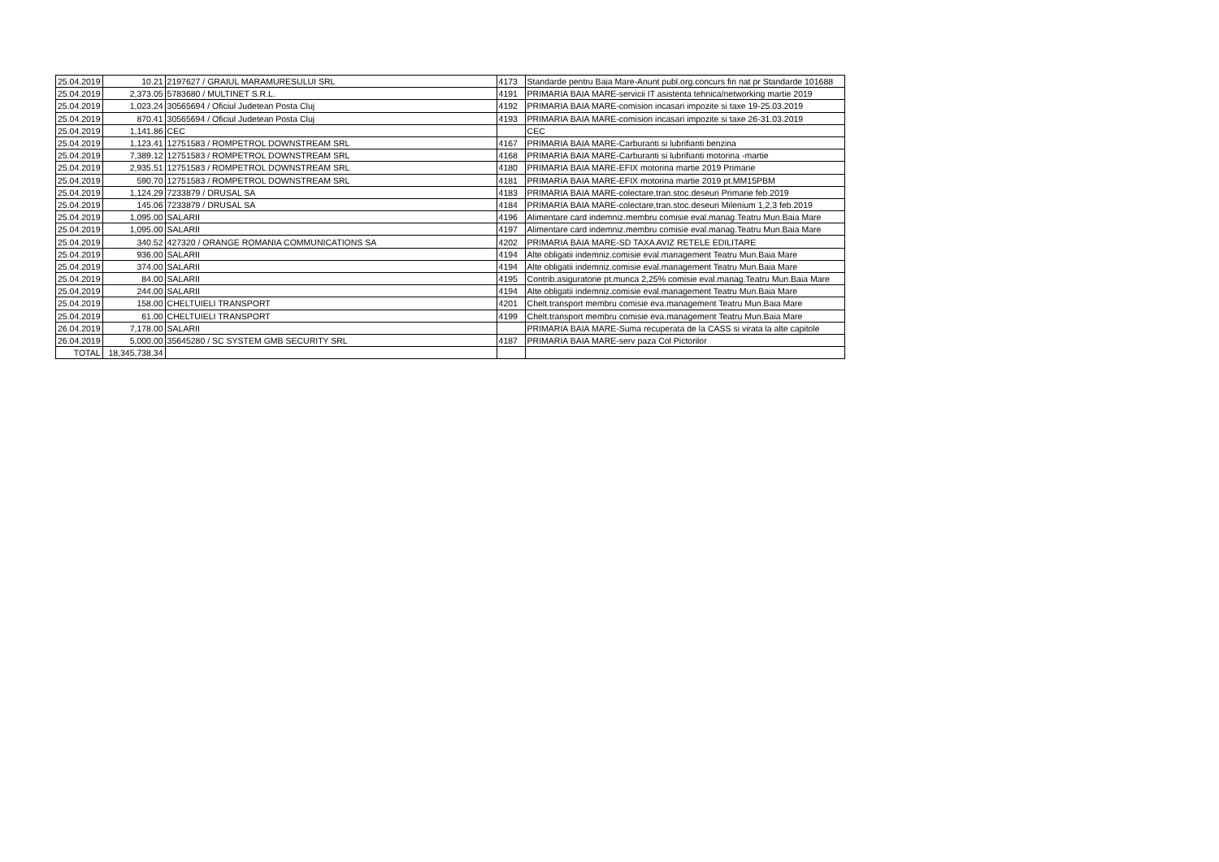| 25.04.2019 | 10.21 | 2197627 / GRAIUL MARAMURESULUI SRL | 4173 | Standarde pentru Baia Mare-Anunt publ.org.concurs fin nat pr Standarde 101688 |
| 25.04.2019 | 2,373.05 | 5783680 / MULTINET S.R.L. | 4191 | PRIMARIA BAIA MARE-servicii IT asistenta tehnica/networking martie 2019 |
| 25.04.2019 | 1,023.24 | 30565694 / Oficiul Judetean Posta Cluj | 4192 | PRIMARIA BAIA MARE-comision incasari impozite si taxe 19-25.03.2019 |
| 25.04.2019 | 870.41 | 30565694 / Oficiul Judetean Posta Cluj | 4193 | PRIMARIA BAIA MARE-comision incasari impozite si taxe 26-31.03.2019 |
| 25.04.2019 | 1,141.86 | CEC | | CEC |
| 25.04.2019 | 1,123.41 | 12751583 / ROMPETROL DOWNSTREAM SRL | 4167 | PRIMARIA BAIA MARE-Carburanti si lubrifianti benzina |
| 25.04.2019 | 7,389.12 | 12751583 / ROMPETROL DOWNSTREAM SRL | 4168 | PRIMARIA BAIA MARE-Carburanti si lubrifianti motorina -martie |
| 25.04.2019 | 2,935.51 | 12751583 / ROMPETROL DOWNSTREAM SRL | 4180 | PRIMARIA BAIA MARE-EFIX motorina martie 2019 Primarie |
| 25.04.2019 | 590.70 | 12751583 / ROMPETROL DOWNSTREAM SRL | 4181 | PRIMARIA BAIA MARE-EFIX motorina martie 2019 pt.MM15PBM |
| 25.04.2019 | 1,124.29 | 7233879 / DRUSAL SA | 4183 | PRIMARIA BAIA MARE-colectare,tran.stoc.deseuri Primarie feb.2019 |
| 25.04.2019 | 145.06 | 7233879 / DRUSAL SA | 4184 | PRIMARIA BAIA MARE-colectare,tran.stoc.deseuri Milenium 1,2,3 feb.2019 |
| 25.04.2019 | 1,095.00 | SALARII | 4196 | Alimentare card indemniz.membru comisie eval.manag.Teatru Mun.Baia Mare |
| 25.04.2019 | 1,095.00 | SALARII | 4197 | Alimentare card indemniz.membru comisie eval.manag.Teatru Mun.Baia Mare |
| 25.04.2019 | 340.52 | 427320 / ORANGE ROMANIA COMMUNICATIONS SA | 4202 | PRIMARIA BAIA MARE-SD TAXA AVIZ RETELE EDILITARE |
| 25.04.2019 | 936.00 | SALARII | 4194 | Alte obligatii indemniz.comisie eval.management Teatru Mun.Baia Mare |
| 25.04.2019 | 374.00 | SALARII | 4194 | Alte obligatii indemniz.comisie eval.management Teatru Mun.Baia Mare |
| 25.04.2019 | 84.00 | SALARII | 4195 | Contrib.asiguratorie pt.munca 2,25% comisie eval.manag.Teatru Mun.Baia Mare |
| 25.04.2019 | 244.00 | SALARII | 4194 | Alte obligatii indemniz.comisie eval.management Teatru Mun.Baia Mare |
| 25.04.2019 | 158.00 | CHELTUIELI TRANSPORT | 4201 | Chelt.transport membru comisie eva.management Teatru Mun.Baia Mare |
| 25.04.2019 | 61.00 | CHELTUIELI TRANSPORT | 4199 | Chelt.transport membru comisie eva.management Teatru Mun.Baia Mare |
| 26.04.2019 | 7,178.00 | SALARII | | PRIMARIA BAIA MARE-Suma recuperata de la CASS si virata la alte capitole |
| 26.04.2019 | 5,000.00 | 35645280 / SC SYSTEM GMB SECURITY SRL | 4187 | PRIMARIA BAIA MARE-serv paza Col Pictorilor |
| TOTAL | 18,345,738.34 | | | |